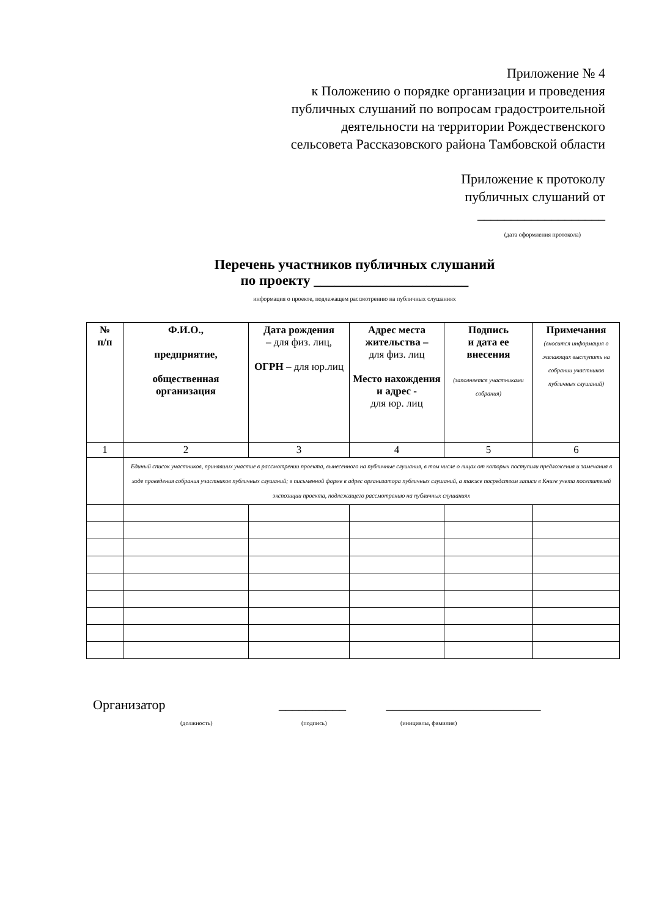Приложение № 4
к Положению о порядке организации и проведения
публичных слушаний по вопросам градостроительной
деятельности на территории Рождественского
сельсовета Рассказовского района Тамбовской области
Приложение к протоколу
публичных слушаний от
___________________
(дата оформления протокола)
Перечень участников публичных слушаний
по проекту ______________________
информация о проекте, подлежащем рассмотрению на публичных слушаниях
| № п/п | Ф.И.О., предприятие, общественная организация | Дата рождения – для физ. лиц, ОГРН – для юр.лиц | Адрес места жительства – для физ. лиц Место нахождения и адрес - для юр. лиц | Подпись и дата ее внесения (заполняется участниками собрания) | Примечания (вносится информация о желающих выступить на собрании участников публичных слушаний) |
| --- | --- | --- | --- | --- | --- |
| 1 | 2 | 3 | 4 | 5 | 6 |
| | Единый список участников, принявших участие в рассмотрении проекта, вынесенного на публичные слушания, в том числе о лицах от которых поступили предложения и замечания в ходе проведения собрания участников публичных слушаний; в письменной форме в адрес организатора публичных слушаний, а также посредством записи в Книге учета посетителей экспозиции проекта, подлежащего рассмотрению на публичных слушаниях | | | | |
Организатор __________ _______________________
(должность) (подпись) (инициалы, фамилия)